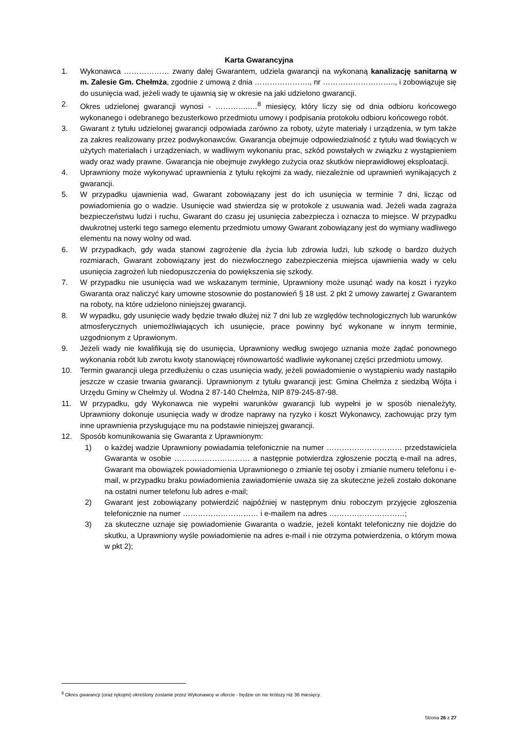Karta Gwarancyjna
1. Wykonawca ……………… zwany dalej Gwarantem, udziela gwarancji na wykonaną kanalizację sanitarną w m. Zalesie Gm. Chełmża, zgodnie z umową z dnia …………………., nr ……………………….., i zobowiązuje się do usunięcia wad, jeżeli wady te ujawnią się w okresie na jaki udzielono gwarancji.
2. Okres udzielonej gwarancji wynosi - …………..…<sup>8</sup> miesięcy, który liczy się od dnia odbioru końcowego wykonanego i odebranego bezusterkowo przedmiotu umowy i podpisania protokołu odbioru końcowego robót.
3. Gwarant z tytułu udzielonej gwarancji odpowiada zarówno za roboty, użyte materiały i urządzenia, w tym także za zakres realizowany przez podwykonawców. Gwarancja obejmuje odpowiedzialność z tytułu wad tkwiących w użytych materiałach i urządzeniach, w wadliwym wykonaniu prac, szkód powstałych w związku z wystąpieniem wady oraz wady prawne. Gwarancja nie obejmuje zwykłego zużycia oraz skutków nieprawidłowej eksploatacji.
4. Uprawniony może wykonywać uprawnienia z tytułu rękojmi za wady, niezależnie od uprawnień wynikających z gwarancji.
5. W przypadku ujawnienia wad, Gwarant zobowiązany jest do ich usunięcia w terminie 7 dni, licząc od powiadomienia go o wadzie. Usunięcie wad stwierdza się w protokole z usuwania wad. Jeżeli wada zagraża bezpieczeństwu ludzi i ruchu, Gwarant do czasu jej usunięcia zabezpiecza i oznacza to miejsce. W przypadku dwukrotnej usterki tego samego elementu przedmiotu umowy Gwarant zobowiązany jest do wymiany wadliwego elementu na nowy wolny od wad.
6. W przypadkach, gdy wada stanowi zagrożenie dla życia lub zdrowia ludzi, lub szkodę o bardzo dużych rozmiarach, Gwarant zobowiązany jest do niezwłocznego zabezpieczenia miejsca ujawnienia wady w celu usunięcia zagrożeń lub niedopuszczenia do powiększenia się szkody.
7. W przypadku nie usunięcia wad we wskazanym terminie, Uprawniony może usunąć wady na koszt i ryzyko Gwaranta oraz naliczyć kary umowne stosownie do postanowień § 18 ust. 2 pkt 2 umowy zawartej z Gwarantem na roboty, na które udzielono niniejszej gwarancji.
8. W wypadku, gdy usunięcie wady będzie trwało dłużej niż 7 dni lub ze względów technologicznych lub warunków atmosferycznych uniemożliwiających ich usunięcie, prace powinny być wykonane w innym terminie, uzgodnionym z Uprawionym.
9. Jeżeli wady nie kwalifikują się do usunięcia, Uprawniony według swojego uznania może żądać ponownego wykonania robót lub zwrotu kwoty stanowiącej równowartość wadliwie wykonanej części przedmiotu umowy.
10. Termin gwarancji ulega przedłużeniu o czas usunięcia wady, jeżeli powiadomienie o wystąpieniu wady nastąpiło jeszcze w czasie trwania gwarancji. Uprawnionym z tytułu gwarancji jest: Gmina Chełmża z siedzibą Wójta i Urzędu Gminy w Chełmży ul. Wodna 2 87-140 Chełmża, NIP 879-245-87-98.
11. W przypadku, gdy Wykonawca nie wypełni warunków gwarancji lub wypełni je w sposób nienależyty, Uprawniony dokonuje usunięcia wady w drodze naprawy na ryzyko i koszt Wykonawcy, zachowując przy tym inne uprawnienia przysługujące mu na podstawie niniejszej gwarancji.
12. Sposób komunikowania się Gwaranta z Uprawnionym:
1) o każdej wadzie Uprawniony powiadamia telefonicznie na numer ………………………… przedstawiciela Gwaranta w osobie ………………………… a następnie potwierdza zgłoszenie pocztą e-mail na adres, Gwarant ma obowiązek powiadomienia Uprawnionego o zmianie tej osoby i zmianie numeru telefonu i e-mail, w przypadku braku powiadomienia zawiadomienie uważa się za skuteczne jeżeli zostało dokonane na ostatni numer telefonu lub adres e-mail;
2) Gwarant jest zobowiązany potwierdzić najpóźniej w następnym dniu roboczym przyjęcie zgłoszenia telefonicznie na numer ………………………… i e-mailem na adres …………………………;
3) za skuteczne uznaje się powiadomienie Gwaranta o wadzie, jeżeli kontakt telefoniczny nie dojdzie do skutku, a Uprawniony wyśle powiadomienie na adres e-mail i nie otrzyma potwierdzenia, o którym mowa w pkt 2);
<sup>8</sup> Okres gwarancji (oraz rękojmi) określony zostanie przez Wykonawcę w ofercie - będzie on nie krótszy niż 36 miesięcy.
Strona 26 z 27